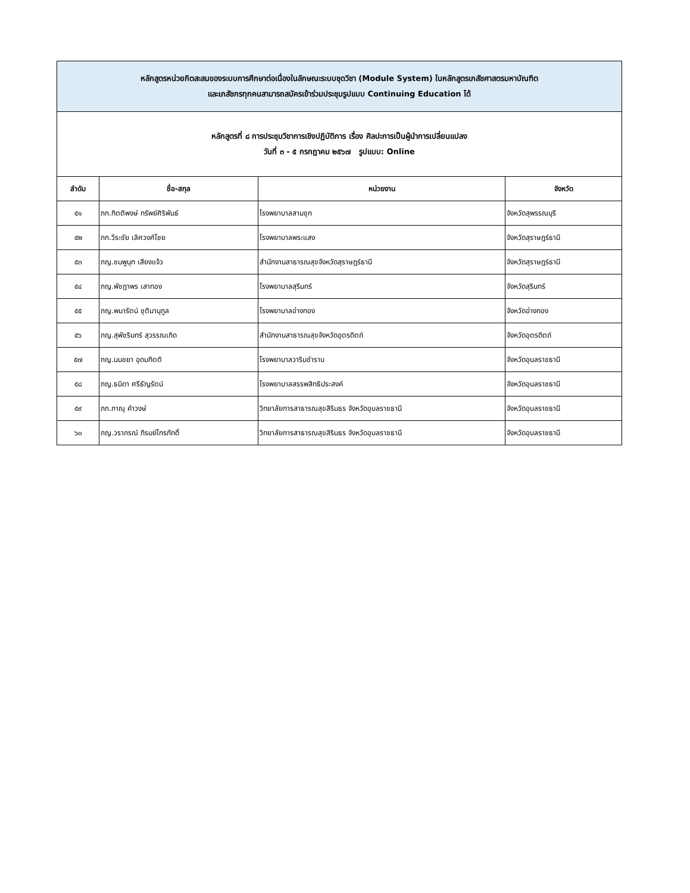| หลักสูตรหน่วยกิตสะสมของระบบการศึกษาต่อเนื่องในลักษณะระบบชุดวิชา (Module System) ในหลักสูตรเภสัชศาสตรมหาบัณฑิต และเภสัชกรทุกคนสามารถสมัครเข้าร่วมประชุมรูปแบบ Continuing Education ได้ | | | |
| หลักสูตรที่ ๘ การประชุมวิชาการเชิงปฏิบัติการ เรื่อง ศิลปะการเป็นผู้นำการเปลี่ยนแปลง วันที่ ๓ - ๕ กรกฎาคม ๒๕๖๗ รูปแบบ: Online | | | |
| ลำดับ | ชื่อ-สกุล | หน่วยงาน | จังหวัด |
| ๕๑ | ภก.กิตติพงษ์ ทรัพย์ศิริพันธ์ | โรงพยาบาลสามชุก | จังหวัดสุพรรณบุรี |
| ๕๒ | ภก.วีระชัย เลิศวงศ์ไชย | โรงพยาบาลพระแสง | จังหวัดสุราษฎร์ธานี |
| ๕๓ | ภญ.ชมพูนุท เสียงแจ้ว | สำนักงานสาธารณสุขจังหวัดสุราษฎร์ธานี | จังหวัดสุราษฎร์ธานี |
| ๕๔ | ภญ.พัชฎาพร เสาทอง | โรงพยาบาลสุรินทร์ | จังหวัดสุรินทร์ |
| ๕๕ | ภญ.พนารัตน์ ชุติมานุกูล | โรงพยาบาลอ่างทอง | จังหวัดอ่างทอง |
| ๕๖ | ภญ.สุพัชรินทร์ สุวรรณเกิด | สำนักงานสาธารณสุขจังหวัดอุตรดิตถ์ | จังหวัดอุตรดิตถ์ |
| ๕๗ | ภญ.มนชยา อุดมกิตติ | โรงพยาบาลวารินชำราบ | จังหวัดอุบลราชธานี |
| ๕๘ | ภญ.ธนิดา ศรีธัญรัตน์ | โรงพยาบาลสรรพสิทธิประสงค์ | จังหวัดอุบลราชธานี |
| ๕๙ | ภก.ภาณุ คำวงษ์ | วิทยาลัยการสาธารณสุขสิรินธร จังหวัดอุบลราชธานี | จังหวัดอุบลราชธานี |
| ๖๐ | ภญ.วราภรณ์ ภิรมย์ไกรภักดิ์ | วิทยาลัยการสาธารณสุขสิรินธร จังหวัดอุบลราชธานี | จังหวัดอุบลราชธานี |